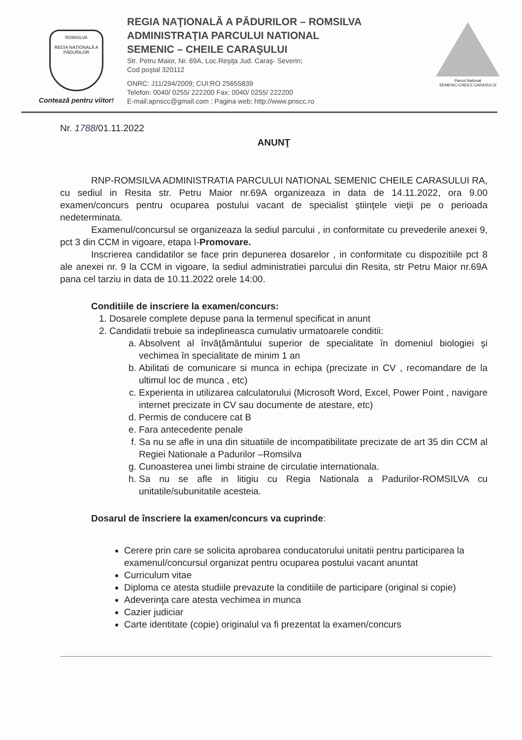ROMSILVA
REGIA NAŢIONALĂ A PĂDURILOR
Contează pentru viitor!
REGIA NAŢIONALĂ A PĂDURILOR – ROMSILVA
ADMINISTRAŢIA PARCULUI NATIONAL
SEMENIC – CHEILE CARAŞULUI
Str. Petru Maior, Nr. 69A, Loc.Reşiţa Jud. Caraş- Severin;
Cod poştal 320112
ONRC: J11/294/2009; CUI:RO 25655839
Telefon: 0040/ 0255/ 222200 Fax: 0040/ 0255/ 222200
E-mail:apnscc@gmail.com ; Pagina web: http://www.pnscc.ro
Parcul National
SEMENIC-CHEILE CARASULUI
Nr. 1788/01.11.2022
ANUNŢ
RNP-ROMSILVA ADMINISTRATIA PARCULUI NATIONAL SEMENIC CHEILE CARASULUI RA, cu sediul in Resita str. Petru Maior nr.69A organizeaza in data de 14.11.2022, ora 9.00 examen/concurs pentru ocuparea postului vacant de specialist ştiinţele vieţii pe o perioada nedeterminata.
Examenul/concursul se organizeaza la sediul parcului , in conformitate cu prevederile anexei 9, pct 3 din CCM in vigoare, etapa I-Promovare.
Inscrierea candidatilor se face prin depunerea dosarelor , in conformitate cu dispozitiile pct 8 ale anexei nr. 9 la CCM in vigoare, la sediul administratiei parcului din Resita, str Petru Maior nr.69A pana cel tarziu in data de 10.11.2022 orele 14:00.
Conditiile de inscriere la examen/concurs:
1. Dosarele complete depuse pana la termenul specificat in anunt
2. Candidatii trebuie sa indeplineasca cumulativ urmatoarele conditii:
a. Absolvent al învăţământului superior de specialitate în domeniul biologiei şi vechimea în specialitate de minim 1 an
b. Abilitati de comunicare si munca in echipa (precizate in CV , recomandare de la ultimul loc de munca , etc)
c. Experienta in utilizarea calculatorului (Microsoft Word, Excel, Power Point , navigare internet precizate in CV sau documente de atestare, etc)
d. Permis de conducere cat B
e. Fara antecedente penale
f. Sa nu se afle in una din situatiile de incompatibilitate precizate de art 35 din CCM al Regiei Nationale a Padurilor –Romsilva
g. Cunoasterea unei limbi straine de circulatie internationala.
h. Sa nu se afle in litigiu cu Regia Nationala a Padurilor-ROMSILVA cu unitatile/subunitatile acesteia.
Dosarul de înscriere la examen/concurs va cuprinde:
Cerere prin care se solicita aprobarea conducatorului unitatii pentru participarea la examenul/concursul organizat pentru ocuparea postului vacant anuntat
Curriculum vitae
Diploma ce atesta studiile prevazute la conditiile de participare (original si copie)
Adeverinţa care atesta vechimea in munca
Cazier judiciar
Carte identitate (copie) originalul va fi prezentat la examen/concurs